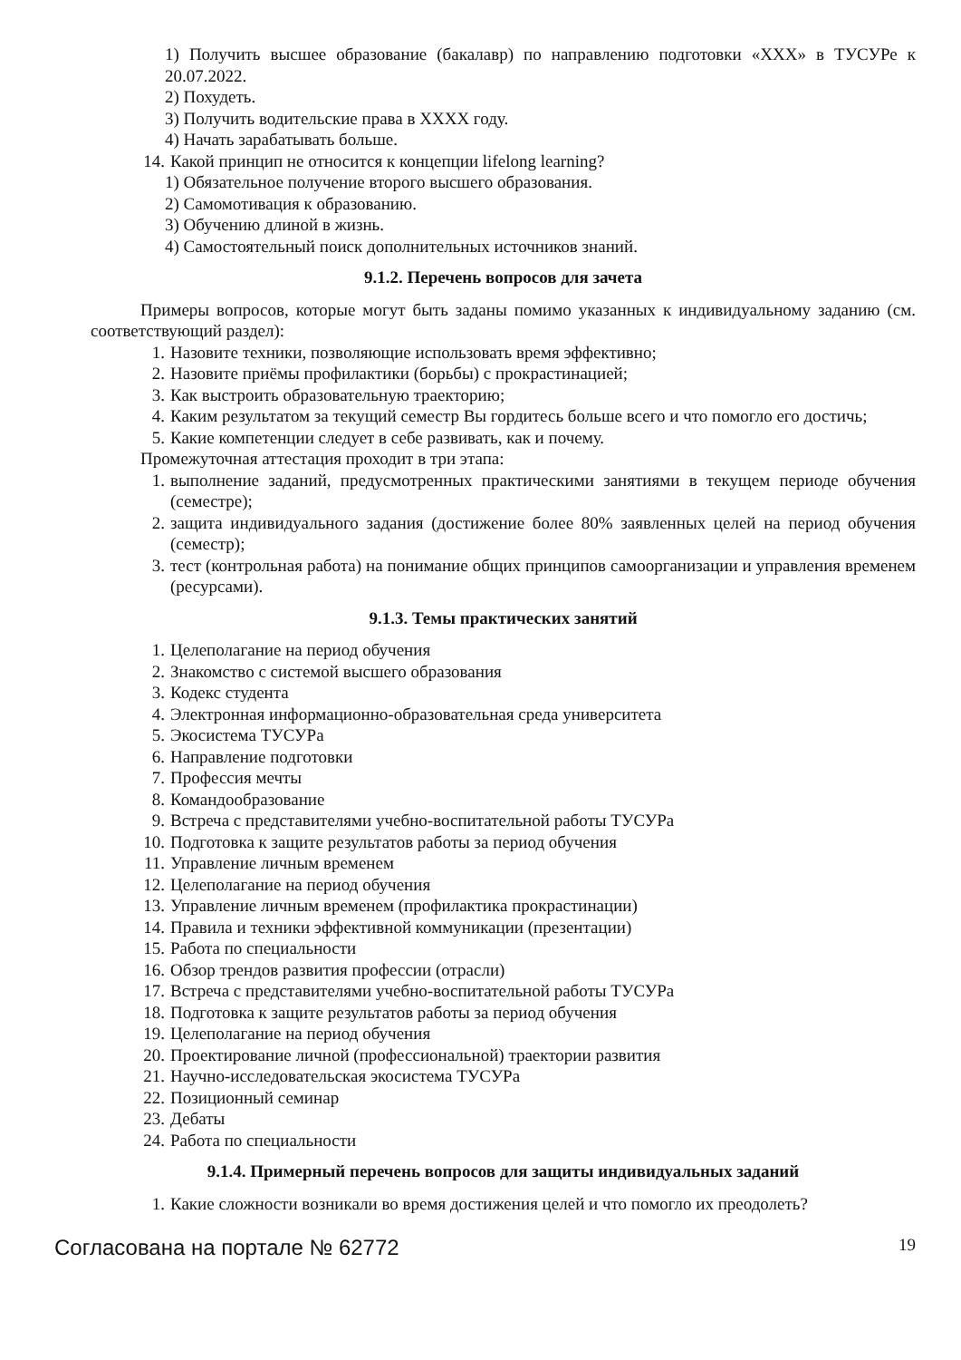1) Получить высшее образование (бакалавр) по направлению подготовки «ХХХ» в ТУСУРе к 20.07.2022.
2) Похудеть.
3) Получить водительские права в ХХХХ году.
4) Начать зарабатывать больше.
14. Какой принцип не относится к концепции lifelong learning?
1) Обязательное получение второго высшего образования.
2) Самомотивация к образованию.
3) Обучению длиной в жизнь.
4) Самостоятельный поиск дополнительных источников знаний.
9.1.2. Перечень вопросов для зачета
Примеры вопросов, которые могут быть заданы помимо указанных к индивидуальному заданию (см. соответствующий раздел):
1. Назовите техники, позволяющие использовать время эффективно;
2. Назовите приёмы профилактики (борьбы) с прокрастинацией;
3. Как выстроить образовательную траекторию;
4. Каким результатом за текущий семестр Вы гордитесь больше всего и что помогло его достичь;
5. Какие компетенции следует в себе развивать, как и почему.
Промежуточная аттестация проходит в три этапа:
1. выполнение заданий, предусмотренных практическими занятиями в текущем периоде обучения (семестре);
2. защита индивидуального задания (достижение более 80% заявленных целей на период обучения (семестр);
3. тест (контрольная работа) на понимание общих принципов самоорганизации и управления временем (ресурсами).
9.1.3. Темы практических занятий
1. Целеполагание на период обучения
2. Знакомство с системой высшего образования
3. Кодекс студента
4. Электронная информационно-образовательная среда университета
5. Экосистема ТУСУРа
6. Направление подготовки
7. Профессия мечты
8. Командообразование
9. Встреча с представителями учебно-воспитательной работы ТУСУРа
10. Подготовка к защите результатов работы за период обучения
11. Управление личным временем
12. Целеполагание на период обучения
13. Управление личным временем (профилактика прокрастинации)
14. Правила и техники эффективной коммуникации (презентации)
15. Работа по специальности
16. Обзор трендов развития профессии (отрасли)
17. Встреча с представителями учебно-воспитательной работы ТУСУРа
18. Подготовка к защите результатов работы за период обучения
19. Целеполагание на период обучения
20. Проектирование личной (профессиональной) траектории развития
21. Научно-исследовательская экосистема ТУСУРа
22. Позиционный семинар
23. Дебаты
24. Работа по специальности
9.1.4. Примерный перечень вопросов для защиты индивидуальных заданий
1. Какие сложности возникали во время достижения целей и что помогло их преодолеть?
Согласована на портале № 62772 19